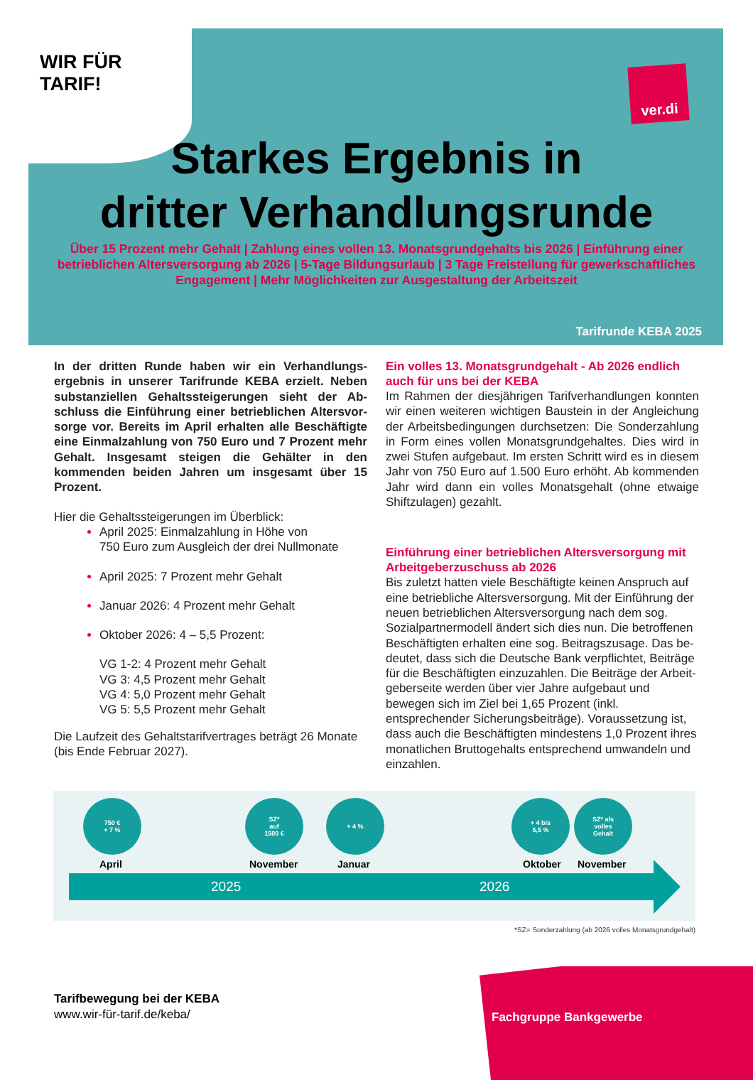WIR FÜR
TARIF!
ver.di
Starkes Ergebnis in
dritter Verhandlungsrunde
Über 15 Prozent mehr Gehalt | Zahlung eines vollen 13. Monatsgrundgehalts bis 2026 | Einführung einer betrieblichen Altersversorgung ab 2026 | 5-Tage Bildungsurlaub | 3 Tage Freistellung für gewerkschaftliches Engagement | Mehr Möglichkeiten zur Ausgestaltung der Arbeitszeit
Tarifrunde KEBA 2025
In der dritten Runde haben wir ein Verhandlungs-ergebnis in unserer Tarifrunde KEBA erzielt. Neben substanziellen Gehaltssteigerungen sieht der Ab-schluss die Einführung einer betrieblichen Altersvor-sorge vor. Bereits im April erhalten alle Beschäftigte eine Einmalzahlung von 750 Euro und 7 Prozent mehr Gehalt. Insgesamt steigen die Gehälter in den kommenden beiden Jahren um insgesamt über 15 Prozent.
Hier die Gehaltssteigerungen im Überblick:
April 2025: Einmalzahlung in Höhe von
750 Euro zum Ausgleich der drei Nullmonate
April 2025: 7 Prozent mehr Gehalt
Januar 2026: 4 Prozent mehr Gehalt
Oktober 2026: 4 – 5,5 Prozent:
VG 1-2: 4 Prozent mehr Gehalt
VG 3: 4,5 Prozent mehr Gehalt
VG 4: 5,0 Prozent mehr Gehalt
VG 5: 5,5 Prozent mehr Gehalt
Die Laufzeit des Gehaltstarifvertrages beträgt 26 Monate (bis Ende Februar 2027).
Ein volles 13. Monatsgrundgehalt - Ab 2026 endlich auch für uns bei der KEBA
Im Rahmen der diesjährigen Tarifverhandlungen konnten wir einen weiteren wichtigen Baustein in der Angleichung der Arbeitsbedingungen durchsetzen: Die Sonderzahlung in Form eines vollen Monatsgrundgehaltes. Dies wird in zwei Stufen aufgebaut. Im ersten Schritt wird es in diesem Jahr von 750 Euro auf 1.500 Euro erhöht. Ab kommenden Jahr wird dann ein volles Monatsgehalt (ohne etwaige Shiftzulagen) gezahlt.
Einführung einer betrieblichen Altersversorgung mit Arbeitgeberzuschuss ab 2026
Bis zuletzt hatten viele Beschäftigte keinen Anspruch auf eine betriebliche Altersversorgung. Mit der Einführung der neuen betrieblichen Altersversorgung nach dem sog. Sozialpartnermodell ändert sich dies nun. Die betroffenen Beschäftigten erhalten eine sog. Beitragszusage. Das be-deutet, dass sich die Deutsche Bank verpflichtet, Beiträge für die Beschäftigten einzuzahlen. Die Beiträge der Arbeit-geberseite werden über vier Jahre aufgebaut und bewegen sich im Ziel bei 1,65 Prozent (inkl. entsprechender Sicherungsbeiträge). Voraussetzung ist, dass auch die Beschäftigten mindestens 1,0 Prozent ihres monatlichen Bruttogehalts entsprechend umwandeln und einzahlen.
750 €
+ 7 %
SZ*
auf
1500 €
+ 4 %
+ 4 bis
5,5 %
SZ* als
volles
Gehalt
April November Januar Oktober November
2025 2026
*SZ= Sonderzahlung (ab 2026 volles Monatsgrundgehalt)
Tarifbewegung bei der KEBA
www.wir-für-tarif.de/keba/
Fachgruppe Bankgewerbe